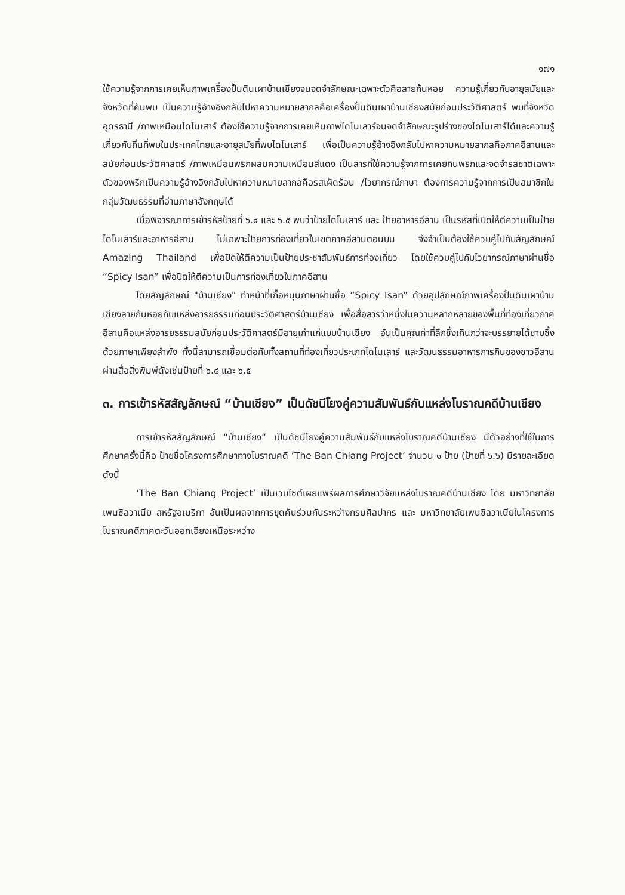๑๗๑
ใช้ความรู้จากการเคยเห็นภาพเครื่องปั้นดินเผาบ้านเชียงจนจดจำลักษณะเฉพาะตัวคือลายก้นหอย ความรู้เกี่ยวกับอายุสมัยและจังหวัดที่ค้นพบ เป็นความรู้อ้างอิงกลับไปหาความหมายสากลคือเครื่องปั้นดินเผาบ้านเชียงสมัยก่อนประวัติศาสตร์ พบที่จังหวัดอุดรธานี /ภาพเหมือนไดโนเสาร์ ต้องใช้ความรู้จากการเคยเห็นภาพไดโนเสาร์จนจดจำลักษณะรูปร่างของไดโนเสาร์ได้และความรู้เกี่ยวกับถิ่นที่พบในประเทศไทยและอายุสมัยที่พบไดโนเสาร์ เพื่อเป็นความรู้อ้างอิงกลับไปหาความหมายสากลคือภาคอีสานและสมัยก่อนประวัติศาสตร์ /ภาพเหมือนพริกผสมความเหมือนสีแดง เป็นสารที่ใช้ความรู้จากการเคยกินพริกและจดจำรสชาติเฉพาะตัวของพริกเป็นความรู้อ้างอิงกลับไปหาความหมายสากลคือรสเผ็ดร้อน /ไวยากรณ์ภาษา ต้องการความรู้จากการเป็นสมาชิกในกลุ่มวัฒนธรรมที่อ่านภาษาอังกฤษได้
เมื่อพิจารณาการเข้ารหัสป้ายที่ ๖.๔ และ ๖.๕ พบว่าป้ายไดโนเสาร์ และ ป้ายอาหารอีสาน เป็นรหัสที่เปิดให้ตีความเป็นป้ายไดโนเสาร์และอาหารอีสาน ไม่เฉพาะป้ายการท่องเที่ยวในเขตภาคอีสานตอนบน จึงจำเป็นต้องใช้ควบคู่ไปกับสัญลักษณ์ Amazing Thailand เพื่อปิดให้ตีความเป็นป้ายประชาสัมพันธ์การท่องเที่ยว โดยใช้ควบคู่ไปกับไวยากรณ์ภาษาผ่านชื่อ “Spicy Isan” เพื่อปิดให้ตีความเป็นการท่องเที่ยวในภาคอีสาน
โดยสัญลักษณ์ "บ้านเชียง" ทำหน้าที่เกื้อหนุนภาษาผ่านชื่อ “Spicy Isan” ด้วยอุปลักษณ์ภาพเครื่องปั้นดินเผาบ้านเชียงลายก้นหอยกับแหล่งอารยธรรมก่อนประวัติศาสตร์บ้านเชียง เพื่อสื่อสารว่าหนึ่งในความหลากหลายของพื้นที่ท่องเที่ยวภาคอีสานคือแหล่งอารยธรรมสมัยก่อนประวัติศาสตร์มีอายุเก่าแก่แบบบ้านเชียง อันเป็นคุณค่าที่ลึกซึ้งเกินกว่าจะบรรยายได้ซาบซึ้งด้วยภาษาเพียงลำพัง ทั้งนี้สามารถเชื่อมต่อกับทั้งสถานที่ท่องเที่ยวประเภทไดโนเสาร์ และวัฒนธรรมอาหารการกินของชาวอีสาน ผ่านสื่อสิ่งพิมพ์ดังเช่นป้ายที่ ๖.๔ และ ๖.๕
๓. การเข้ารหัสสัญลักษณ์ “บ้านเชียง” เป็นดัชนีโยงคู่ความสัมพันธ์กับแหล่งโบราณคดีบ้านเชียง
การเข้ารหัสสัญลักษณ์ “บ้านเชียง” เป็นดัชนีโยงคู่ความสัมพันธ์กับแหล่งโบราณคดีบ้านเชียง มีตัวอย่างที่ใช้ในการศึกษาครั้งนี้คือ ป้ายชื่อโครงการศึกษาทางโบราณคดี ‘The Ban Chiang Project’ จำนวน ๑ ป้าย (ป้ายที่ ๖.๖) มีรายละเอียดดังนี้
‘The Ban Chiang Project’ เป็นเวบไซต์เผยแพร่ผลการศึกษาวิจัยแหล่งโบราณคดีบ้านเชียง โดย มหาวิทยาลัยเพนซิลวาเนีย สหรัฐอเมริกา อันเป็นผลจากการขุดค้นร่วมกันระหว่างกรมศิลปากร และ มหาวิทยาลัยเพนซิลวาเนียในโครงการโบราณคดีภาคตะวันออกเฉียงเหนือระหว่าง